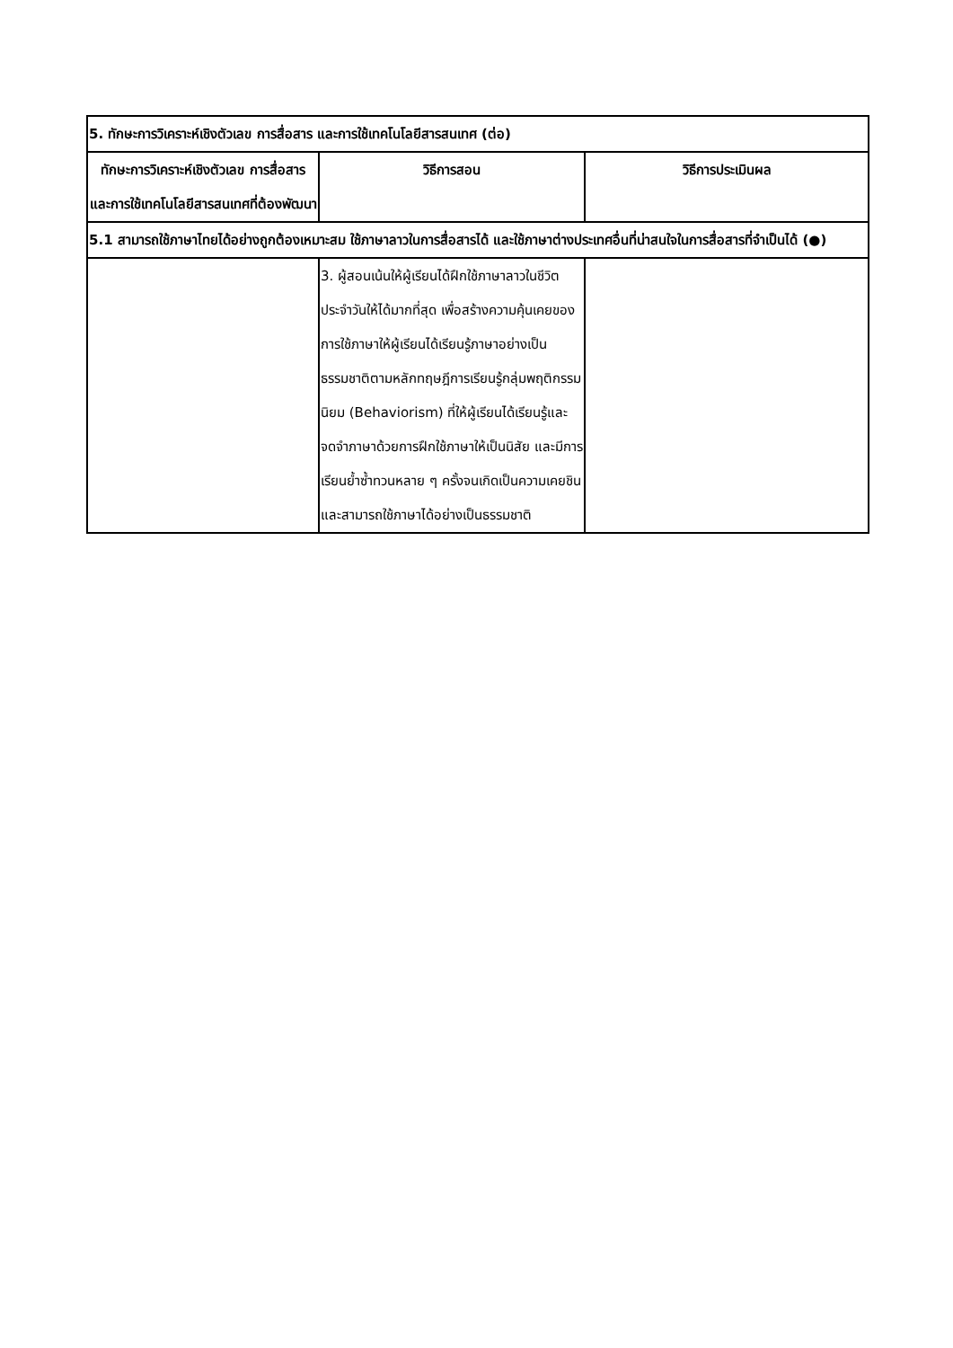| 5. ทักษะการวิเคราะห์เชิงตัวเลข การสื่อสาร และการใช้เทคโนโลยีสารสนเทศ (ต่อ) | | |
| --- | --- | --- |
| ทักษะการวิเคราะห์เชิงตัวเลข การสื่อสาร และการใช้เทคโนโลยีสารสนเทศที่ต้องพัฒนา | วิธีการสอน | วิธีการประเมินผล |
| 5.1 สามารถใช้ภาษาไทยได้อย่างถูกต้องเหมาะสม ใช้ภาษาลาวในการสื่อสารได้ และใช้ภาษาต่างประเทศอื่นที่น่าสนใจในการสื่อสารที่จำเป็นได้ (●) | | |
| | 3. ผู้สอนเน้นให้ผู้เรียนได้ฝึกใช้ภาษาลาวในชีวิตประจำวันให้ได้มากที่สุด เพื่อสร้างความคุ้นเคยของการใช้ภาษาให้ผู้เรียนได้เรียนรู้ภาษาอย่างเป็นธรรมชาติตามหลักทฤษฎีการเรียนรู้กลุ่มพฤติกรรมนิยม (Behaviorism) ที่ให้ผู้เรียนได้เรียนรู้และจดจำภาษาด้วยการฝึกใช้ภาษาให้เป็นนิสัย และมีการเรียนย้ำซ้ำทวนหลาย ๆ ครั้งจนเกิดเป็นความเคยชินและสามารถใช้ภาษาได้อย่างเป็นธรรมชาติ | |